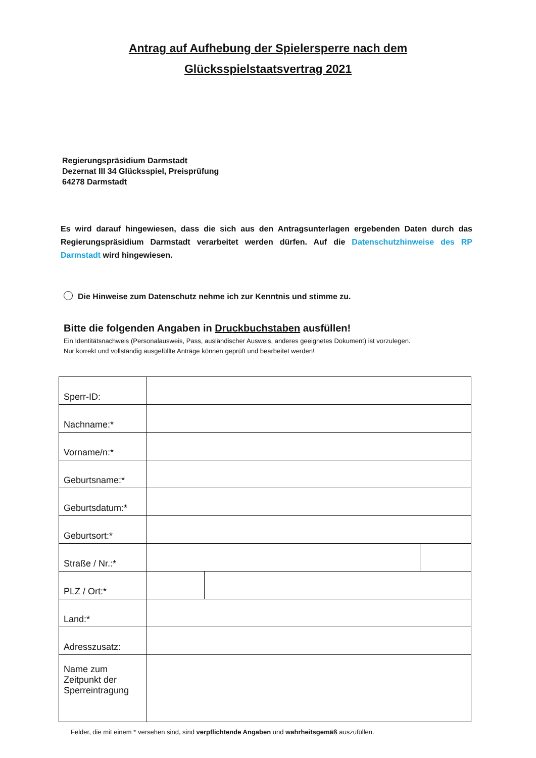Antrag auf Aufhebung der Spielersperre nach dem
Glücksspielstaatsvertrag 2021
Regierungspräsidium Darmstadt
Dezernat III 34 Glücksspiel, Preisprüfung
64278 Darmstadt
Es wird darauf hingewiesen, dass die sich aus den Antragsunterlagen ergebenden Daten durch das Regierungspräsidium Darmstadt verarbeitet werden dürfen. Auf die Datenschutzhinweise des RP Darmstadt wird hingewiesen.
Die Hinweise zum Datenschutz nehme ich zur Kenntnis und stimme zu.
Bitte die folgenden Angaben in Druckbuchstaben ausfüllen!
Ein Identitätsnachweis (Personalausweis, Pass, ausländischer Ausweis, anderes geeignetes Dokument) ist vorzulegen.
Nur korrekt und vollständig ausgefüllte Anträge können geprüft und bearbeitet werden!
| Sperr-ID: | | | |
| Nachname:* | | | |
| Vorname/n:* | | | |
| Geburtsname:* | | | |
| Geburtsdatum:* | | | |
| Geburtsort:* | | | |
| Straße / Nr.:* | | | |
| PLZ / Ort:* | | | |
| Land:* | | | |
| Adresszusatz: | | | |
| Name zum Zeitpunkt der Sperreintragung | | | |
Felder, die mit einem * versehen sind, sind verpflichtende Angaben und wahrheitsgemäß auszufüllen.